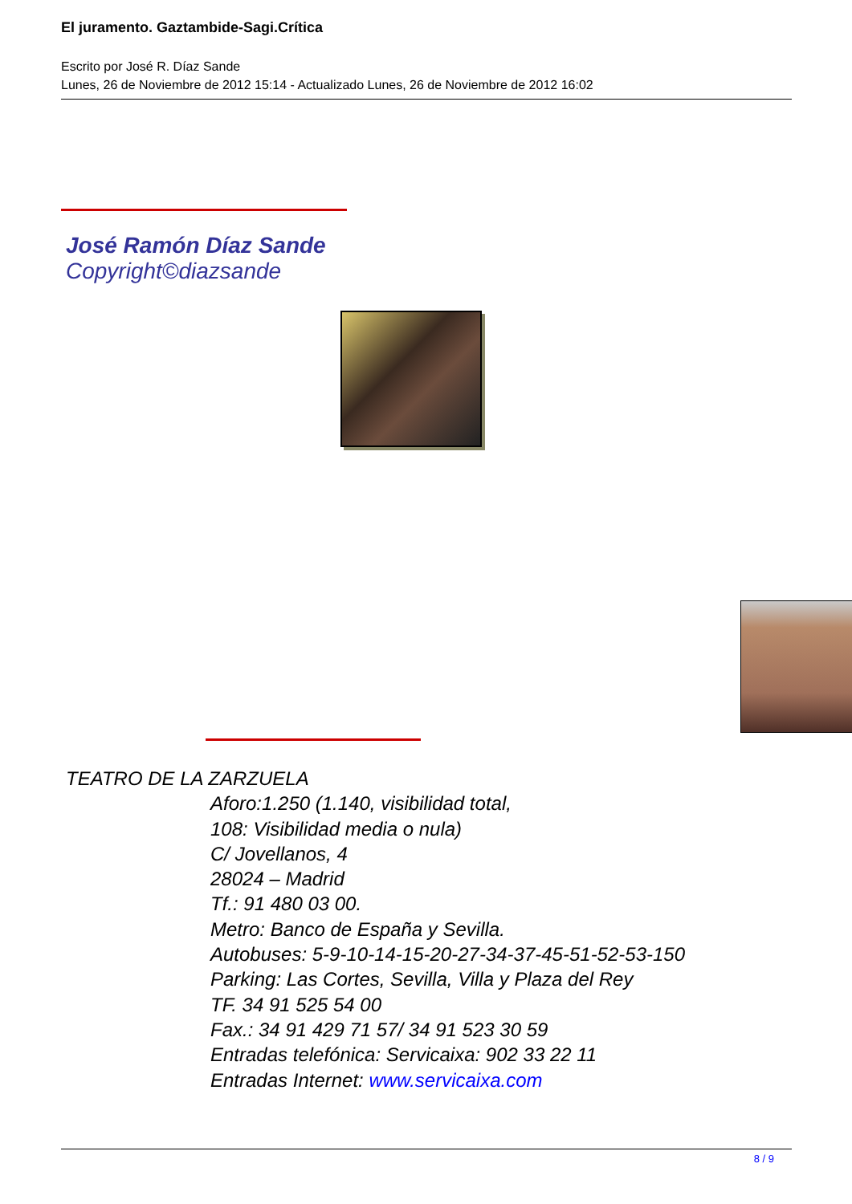El juramento. Gaztambide-Sagi.Crítica
Escrito por José R. Díaz Sande
Lunes, 26 de Noviembre de 2012 15:14 - Actualizado Lunes, 26 de Noviembre de 2012 16:02
José Ramón Díaz Sande
Copyright©diazsande
TEATRO DE LA ZARZUELA
Aforo:1.250 (1.140, visibilidad total,
108: Visibilidad media o nula)
C/ Jovellanos, 4
28024 – Madrid
Tf.: 91 480 03 00.
Metro: Banco de España y Sevilla.
Autobuses: 5-9-10-14-15-20-27-34-37-45-51-52-53-150
Parking: Las Cortes, Sevilla, Villa y Plaza del Rey
TF. 34 91 525 54 00
Fax.: 34 91 429 71 57/ 34 91 523 30 59
Entradas telefónica: Servicaixa: 902 33 22 11
Entradas Internet: www.servicaixa.com
8 / 9